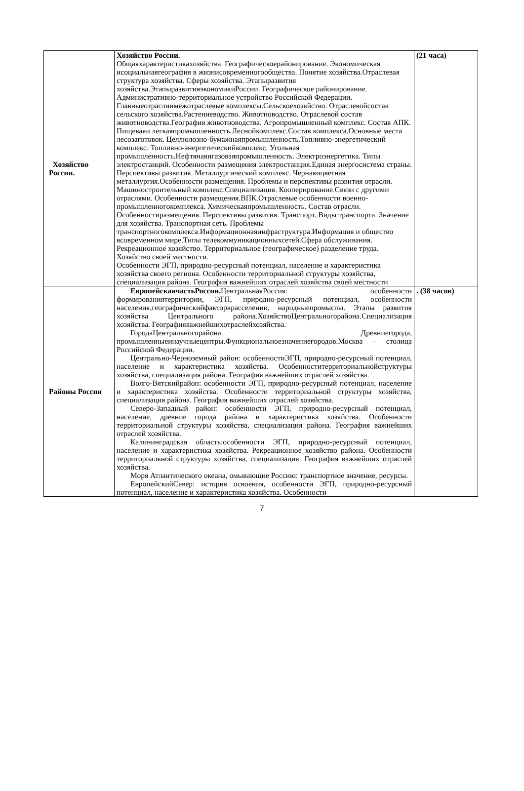| Хозяйство России. | Хозяйство России. Общаяхарактеристикахозяйства. Географическоерайонирование. Экономическая исоциальнаягеография в жизнисовременногообщества. Понятие хозяйства.Отраслевая структура хозяйства. Сферы хозяйства. Этапыразвития хозяйства.ЭтапыразвитияэкономикиРоссии. Географическое районирование. Административно-территориальное устройство Российской Федерации. Главныеотраслиимежотраслевые комплексы.Сельскоехозяйство. Отраслевойсостав сельского хозяйства.Растениеводство. Животноводство. Отраслевой состав животноводства.География животноводства. Агропромышленный комплекс. Состав АПК. Пищеваяи легкаяпромышленность.Леснойкомплекс.Состав комплекса.Основные места лесозаготовок. Целлюлозно-бумажнаяпромышленность.Топливно-энергетический комплекс. Топливно-энергетическийкомплекс. Угольная промышленность.Нефтянаяигазоваяпромышленность. Электроэнергетика. Типы электростанций. Особенности размещения электростанция.Единая энергосистема страны. Перспективы развития. Металлургический комплекс. Чернаяицветная металлургия.Особенности размещения. Проблемы и перспективы развития отрасли. Машиностроительный комплекс.Специализация. Кооперирование.Связи с другими отраслями. Особенности размещения.ВПК.Отраслевые особенности военно-промышленногокомплекса. Химическаяпромышленность. Состав отрасли. Особенностиразмещения. Перспективы развития. Транспорт. Виды транспорта. Значение для хозяйства. Транспортная сеть. Проблемы транспортногокомплекса.Информационнаяинфраструктура.Информация и общество всовременном мире.Типы телекоммуникационныхсетей.Сфера обслуживания. Рекреационное хозяйство. Территориальное (географическое) разделение труда. Хозяйство своей местности. Особенности ЭГП, природно-ресурсный потенциал, население и характеристика хозяйства своего региона. Особенности территориальной структуры хозяйства, специализация района. География важнейших отраслей хозяйства своей местности | (21 часа) |
| Районы России | ЕвропейскаячастьРоссии. ЦентральнаяРоссия: особенности формированиятерритории, ЭГП, природно-ресурсный потенциал, особенности населения,географическийфакторврасселении, народныепромыслы. Этапы развития хозяйства Центрального района.ХозяйствоЦентральногорайона.Специализация хозяйства. Географияважнейшихотраслейхозяйства. ГородаЦентральногорайона. Древниегорода, промышленныеинаучныецентры.Функциональноезначениегородов.Москва – столица Российской Федерации. Центрально-Черноземный район: особенностиЭГП, природно-ресурсный потенциал, население и характеристика хозяйства. Особенноститерриториальнойструктуры хозяйства, специализация района. География важнейших отраслей хозяйства. Волго-Вятскийрайон: особенности ЭГП, природно-ресурсный потенциал, население и характеристика хозяйства. Особенности территориальной структуры хозяйства, специализация района. География важнейших отраслей хозяйства. Северо-Западный район: особенности ЭГП, природно-ресурсный потенциал, население, древние города района и характеристика хозяйства. Особенности территориальной структуры хозяйства, специализация района. География важнейших отраслей хозяйства. Калининградская область:особенности ЭГП, природно-ресурсный потенциал, население и характеристика хозяйства. Рекреационное хозяйство района. Особенности территориальной структуры хозяйства, специализация. География важнейших отраслей хозяйства. Моря Атлантического океана, омывающие Россию: транспортное значение, ресурсы. ЕвропейскийСевер: история освоения, особенности ЭГП, природно-ресурсный потенциал, население и характеристика хозяйства. Особенности | . (38 часов) |
7